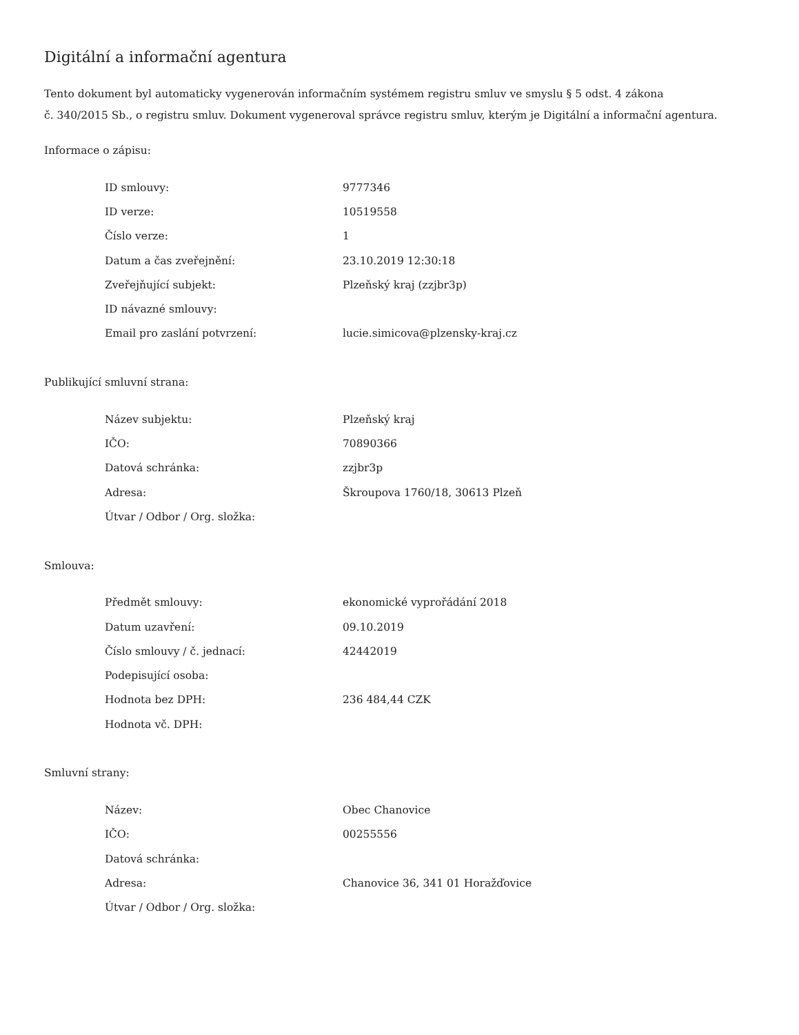Digitální a informační agentura
Tento dokument byl automaticky vygenerován informačním systémem registru smluv ve smyslu § 5 odst. 4 zákona
č. 340/2015 Sb., o registru smluv. Dokument vygeneroval správce registru smluv, kterým je Digitální a informační agentura.
Informace o zápisu:
| ID smlouvy: | 9777346 |
| ID verze: | 10519558 |
| Číslo verze: | 1 |
| Datum a čas zveřejnění: | 23.10.2019 12:30:18 |
| Zveřejňující subjekt: | Plzeňský kraj (zzjbr3p) |
| ID návazné smlouvy: | |
| Email pro zaslání potvrzení: | lucie.simicova@plzensky-kraj.cz |
Publikující smluvní strana:
| Název subjektu: | Plzeňský kraj |
| IČO: | 70890366 |
| Datová schránka: | zzjbr3p |
| Adresa: | Škroupova 1760/18, 30613 Plzeň |
| Útvar / Odbor / Org. složka: | |
Smlouva:
| Předmět smlouvy: | ekonomické vyprořádání 2018 |
| Datum uzavření: | 09.10.2019 |
| Číslo smlouvy / č. jednací: | 42442019 |
| Podepisující osoba: | |
| Hodnota bez DPH: | 236 484,44 CZK |
| Hodnota vč. DPH: | |
Smluvní strany:
| Název: | Obec Chanovice |
| IČO: | 00255556 |
| Datová schránka: | |
| Adresa: | Chanovice 36, 341 01 Horažďovice |
| Útvar / Odbor / Org. složka: | |